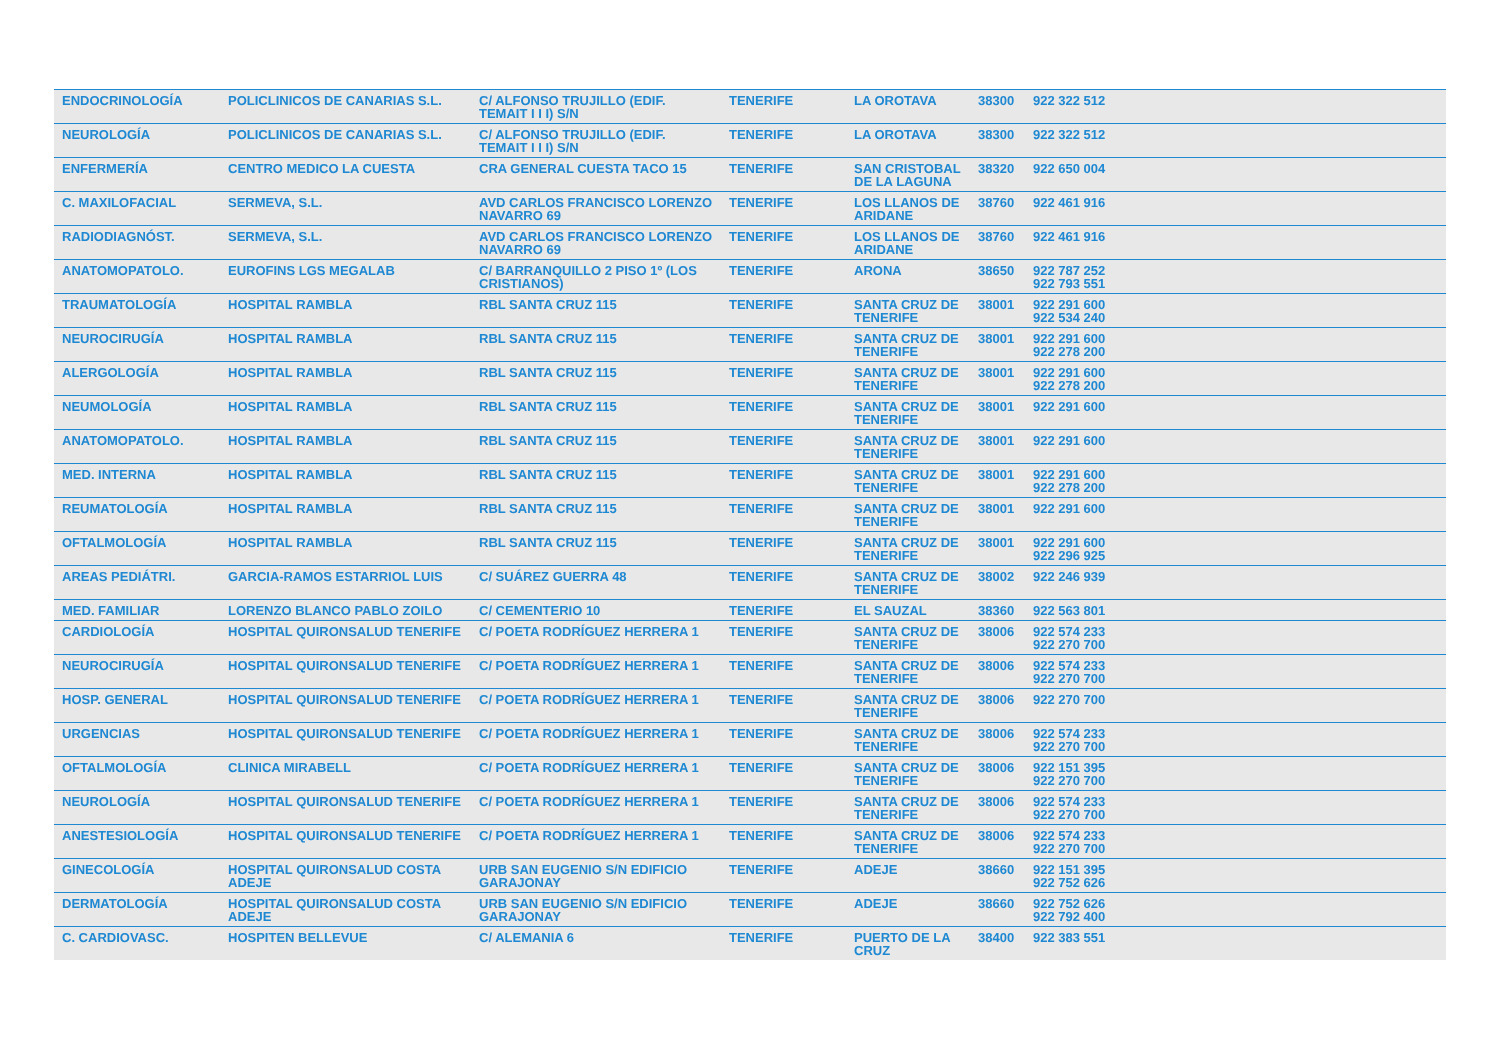| ENDOCRINOLOGÍA | POLICLINICOS DE CANARIAS S.L. | C/ ALFONSO TRUJILLO (EDIF. TEMAIT I I I) S/N | TENERIFE | LA OROTAVA | 38300 | 922 322 512 | |
| NEUROLOGÍA | POLICLINICOS DE CANARIAS S.L. | C/ ALFONSO TRUJILLO (EDIF. TEMAIT I I I) S/N | TENERIFE | LA OROTAVA | 38300 | 922 322 512 | |
| ENFERMERÍA | CENTRO MEDICO LA CUESTA | CRA GENERAL CUESTA TACO 15 | TENERIFE | SAN CRISTOBAL DE LA LAGUNA | 38320 | 922 650 004 | |
| C. MAXILOFACIAL | SERMEVA, S.L. | AVD CARLOS FRANCISCO LORENZO NAVARRO 69 | TENERIFE | LOS LLANOS DE ARIDANE | 38760 | 922 461 916 | |
| RADIODIAGNÓST. | SERMEVA, S.L. | AVD CARLOS FRANCISCO LORENZO NAVARRO 69 | TENERIFE | LOS LLANOS DE ARIDANE | 38760 | 922 461 916 | |
| ANATOMOPATOLO. | EUROFINS LGS MEGALAB | C/ BARRANQUILLO 2 PISO 1º (LOS CRISTIANOS) | TENERIFE | ARONA | 38650 | 922 787 252 922 793 551 | |
| TRAUMATOLOGÍA | HOSPITAL RAMBLA | RBL SANTA CRUZ 115 | TENERIFE | SANTA CRUZ DE TENERIFE | 38001 | 922 291 600 922 534 240 | |
| NEUROCIRUGÍA | HOSPITAL RAMBLA | RBL SANTA CRUZ 115 | TENERIFE | SANTA CRUZ DE TENERIFE | 38001 | 922 291 600 922 278 200 | |
| ALERGOLOGÍA | HOSPITAL RAMBLA | RBL SANTA CRUZ 115 | TENERIFE | SANTA CRUZ DE TENERIFE | 38001 | 922 291 600 922 278 200 | |
| NEUMOLOGÍA | HOSPITAL RAMBLA | RBL SANTA CRUZ 115 | TENERIFE | SANTA CRUZ DE TENERIFE | 38001 | 922 291 600 | |
| ANATOMOPATOLO. | HOSPITAL RAMBLA | RBL SANTA CRUZ 115 | TENERIFE | SANTA CRUZ DE TENERIFE | 38001 | 922 291 600 | |
| MED. INTERNA | HOSPITAL RAMBLA | RBL SANTA CRUZ 115 | TENERIFE | SANTA CRUZ DE TENERIFE | 38001 | 922 291 600 922 278 200 | |
| REUMATOLOGÍA | HOSPITAL RAMBLA | RBL SANTA CRUZ 115 | TENERIFE | SANTA CRUZ DE TENERIFE | 38001 | 922 291 600 | |
| OFTALMOLOGÍA | HOSPITAL RAMBLA | RBL SANTA CRUZ 115 | TENERIFE | SANTA CRUZ DE TENERIFE | 38001 | 922 291 600 922 296 925 | |
| AREAS PEDIÁTRI. | GARCIA-RAMOS ESTARRIOL LUIS | C/ SUÁREZ GUERRA 48 | TENERIFE | SANTA CRUZ DE TENERIFE | 38002 | 922 246 939 | |
| MED. FAMILIAR | LORENZO BLANCO PABLO ZOILO | C/ CEMENTERIO 10 | TENERIFE | EL SAUZAL | 38360 | 922 563 801 | |
| CARDIOLOGÍA | HOSPITAL QUIRONSALUD TENERIFE | C/ POETA RODRÍGUEZ HERRERA 1 | TENERIFE | SANTA CRUZ DE TENERIFE | 38006 | 922 574 233 922 270 700 | |
| NEUROCIRUGÍA | HOSPITAL QUIRONSALUD TENERIFE | C/ POETA RODRÍGUEZ HERRERA 1 | TENERIFE | SANTA CRUZ DE TENERIFE | 38006 | 922 574 233 922 270 700 | |
| HOSP. GENERAL | HOSPITAL QUIRONSALUD TENERIFE | C/ POETA RODRÍGUEZ HERRERA 1 | TENERIFE | SANTA CRUZ DE TENERIFE | 38006 | 922 270 700 | |
| URGENCIAS | HOSPITAL QUIRONSALUD TENERIFE | C/ POETA RODRÍGUEZ HERRERA 1 | TENERIFE | SANTA CRUZ DE TENERIFE | 38006 | 922 574 233 922 270 700 | |
| OFTALMOLOGÍA | CLINICA MIRABELL | C/ POETA RODRÍGUEZ HERRERA 1 | TENERIFE | SANTA CRUZ DE TENERIFE | 38006 | 922 151 395 922 270 700 | |
| NEUROLOGÍA | HOSPITAL QUIRONSALUD TENERIFE | C/ POETA RODRÍGUEZ HERRERA 1 | TENERIFE | SANTA CRUZ DE TENERIFE | 38006 | 922 574 233 922 270 700 | |
| ANESTESIOLOGÍA | HOSPITAL QUIRONSALUD TENERIFE | C/ POETA RODRÍGUEZ HERRERA 1 | TENERIFE | SANTA CRUZ DE TENERIFE | 38006 | 922 574 233 922 270 700 | |
| GINECOLOGÍA | HOSPITAL QUIRONSALUD COSTA ADEJE | URB SAN EUGENIO S/N EDIFICIO GARAJONAY | TENERIFE | ADEJE | 38660 | 922 151 395 922 752 626 | |
| DERMATOLOGÍA | HOSPITAL QUIRONSALUD COSTA ADEJE | URB SAN EUGENIO S/N EDIFICIO GARAJONAY | TENERIFE | ADEJE | 38660 | 922 752 626 922 792 400 | |
| C. CARDIOVASC. | HOSPITEN BELLEVUE | C/ ALEMANIA 6 | TENERIFE | PUERTO DE LA CRUZ | 38400 | 922 383 551 | |